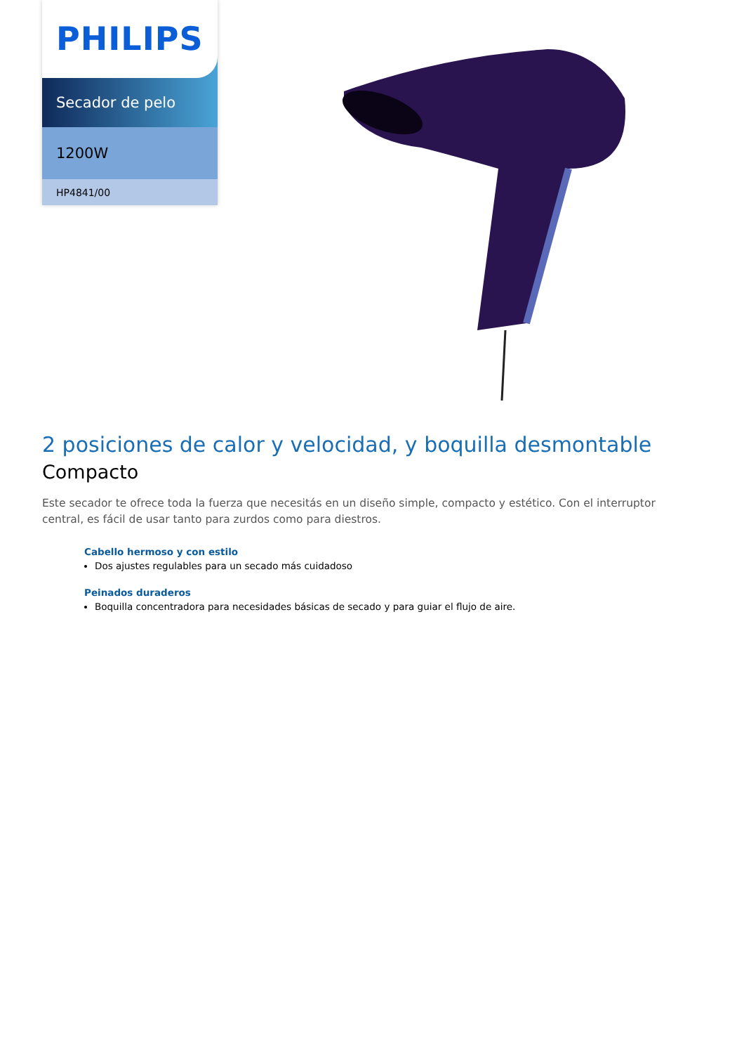PHILIPS
Secador de pelo
1200W
HP4841/00
2 posiciones de calor y velocidad, y boquilla desmontable
Compacto
Este secador te ofrece toda la fuerza que necesitás en un diseño simple, compacto y estético. Con el interruptor central, es fácil de usar tanto para zurdos como para diestros.
Cabello hermoso y con estilo
Dos ajustes regulables para un secado más cuidadoso
Peinados duraderos
Boquilla concentradora para necesidades básicas de secado y para guiar el flujo de aire.